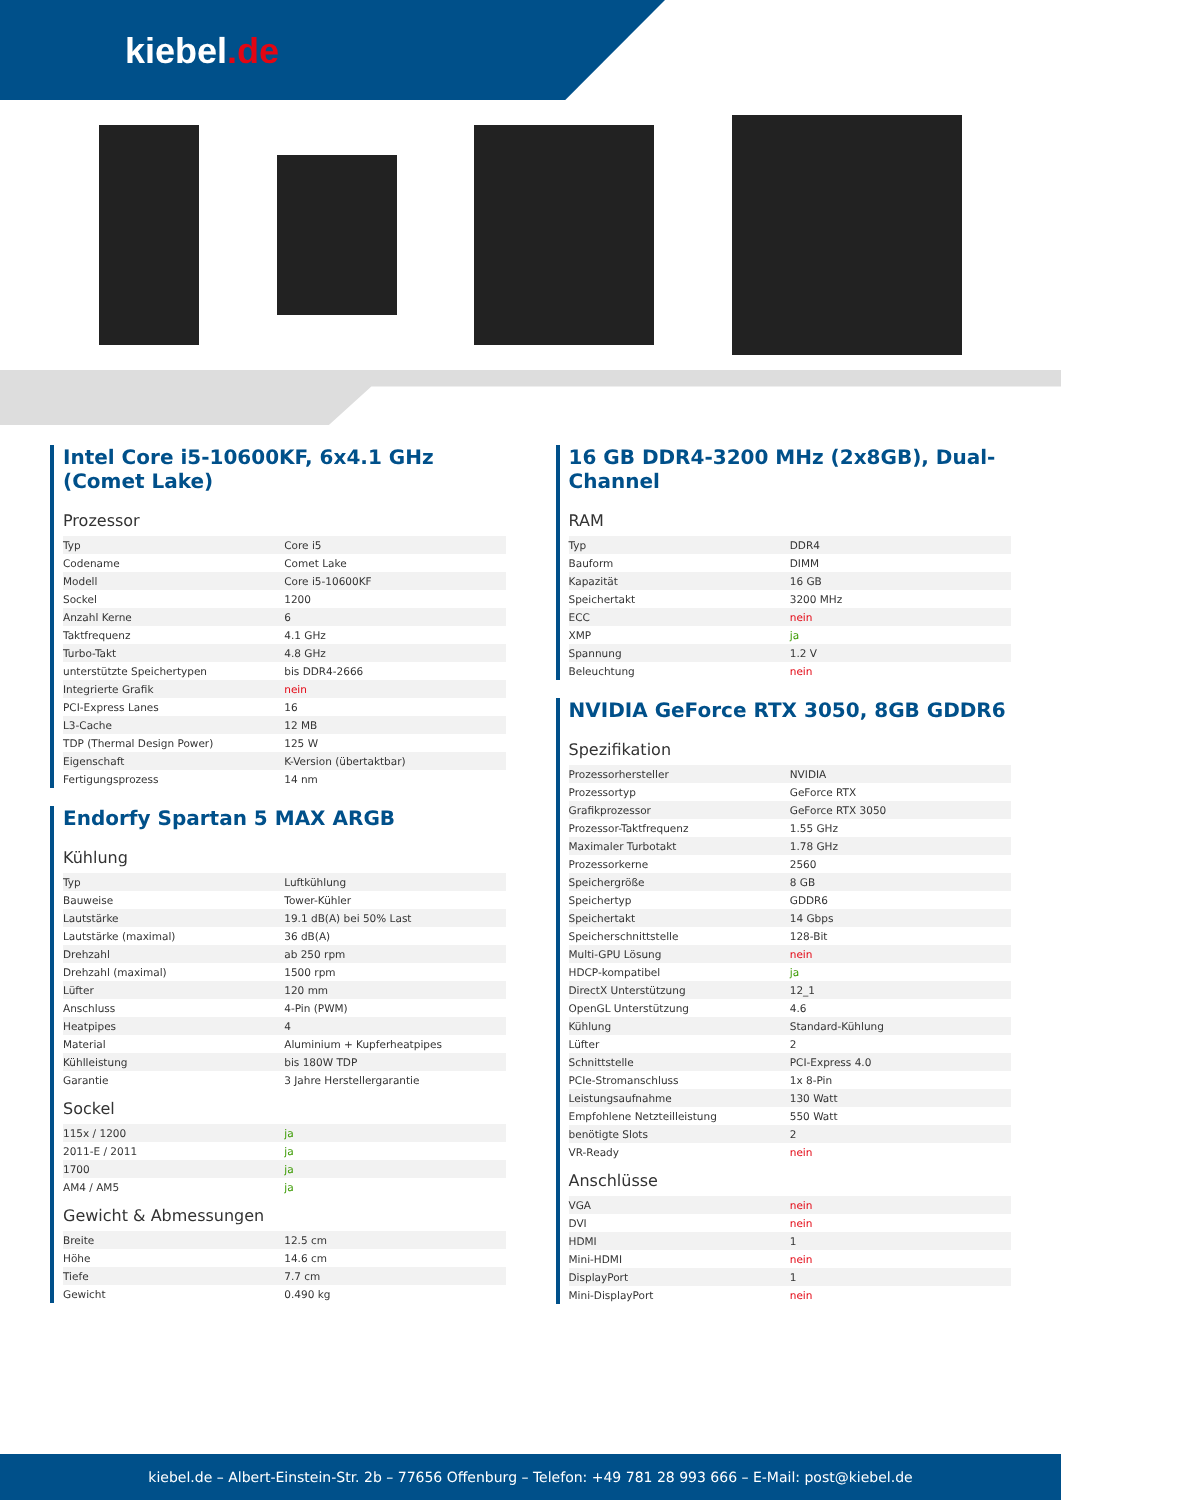kiebel.de
Intel Core i5-10600KF, 6x4.1 GHz (Comet Lake)
Prozessor
| Typ | Core i5 |
| Codename | Comet Lake |
| Modell | Core i5-10600KF |
| Sockel | 1200 |
| Anzahl Kerne | 6 |
| Taktfrequenz | 4.1 GHz |
| Turbo-Takt | 4.8 GHz |
| unterstützte Speichertypen | bis DDR4-2666 |
| Integrierte Grafik | nein |
| PCI-Express Lanes | 16 |
| L3-Cache | 12 MB |
| TDP (Thermal Design Power) | 125 W |
| Eigenschaft | K-Version (übertaktbar) |
| Fertigungsprozess | 14 nm |
Endorfy Spartan 5 MAX ARGB
Kühlung
| Typ | Luftkühlung |
| Bauweise | Tower-Kühler |
| Lautstärke | 19.1 dB(A) bei 50% Last |
| Lautstärke (maximal) | 36 dB(A) |
| Drehzahl | ab 250 rpm |
| Drehzahl (maximal) | 1500 rpm |
| Lüfter | 120 mm |
| Anschluss | 4-Pin (PWM) |
| Heatpipes | 4 |
| Material | Aluminium + Kupferheatpipes |
| Kühlleistung | bis 180W TDP |
| Garantie | 3 Jahre Herstellergarantie |
Sockel
| 115x / 1200 | ja |
| 2011-E / 2011 | ja |
| 1700 | ja |
| AM4 / AM5 | ja |
Gewicht & Abmessungen
| Breite | 12.5 cm |
| Höhe | 14.6 cm |
| Tiefe | 7.7 cm |
| Gewicht | 0.490 kg |
16 GB DDR4-3200 MHz (2x8GB), Dual-Channel
RAM
| Typ | DDR4 |
| Bauform | DIMM |
| Kapazität | 16 GB |
| Speichertakt | 3200 MHz |
| ECC | nein |
| XMP | ja |
| Spannung | 1.2 V |
| Beleuchtung | nein |
NVIDIA GeForce RTX 3050, 8GB GDDR6
Spezifikation
| Prozessorhersteller | NVIDIA |
| Prozessortyp | GeForce RTX |
| Grafikprozessor | GeForce RTX 3050 |
| Prozessor-Taktfrequenz | 1.55 GHz |
| Maximaler Turbotakt | 1.78 GHz |
| Prozessorkerne | 2560 |
| Speichergröße | 8 GB |
| Speichertyp | GDDR6 |
| Speichertakt | 14 Gbps |
| Speicherschnittstelle | 128-Bit |
| Multi-GPU Lösung | nein |
| HDCP-kompatibel | ja |
| DirectX Unterstützung | 12_1 |
| OpenGL Unterstützung | 4.6 |
| Kühlung | Standard-Kühlung |
| Lüfter | 2 |
| Schnittstelle | PCI-Express 4.0 |
| PCIe-Stromanschluss | 1x 8-Pin |
| Leistungsaufnahme | 130 Watt |
| Empfohlene Netzteilleistung | 550 Watt |
| benötigte Slots | 2 |
| VR-Ready | nein |
Anschlüsse
| VGA | nein |
| DVI | nein |
| HDMI | 1 |
| Mini-HDMI | nein |
| DisplayPort | 1 |
| Mini-DisplayPort | nein |
kiebel.de – Albert-Einstein-Str. 2b – 77656 Offenburg – Telefon: +49 781 28 993 666 – E-Mail: post@kiebel.de